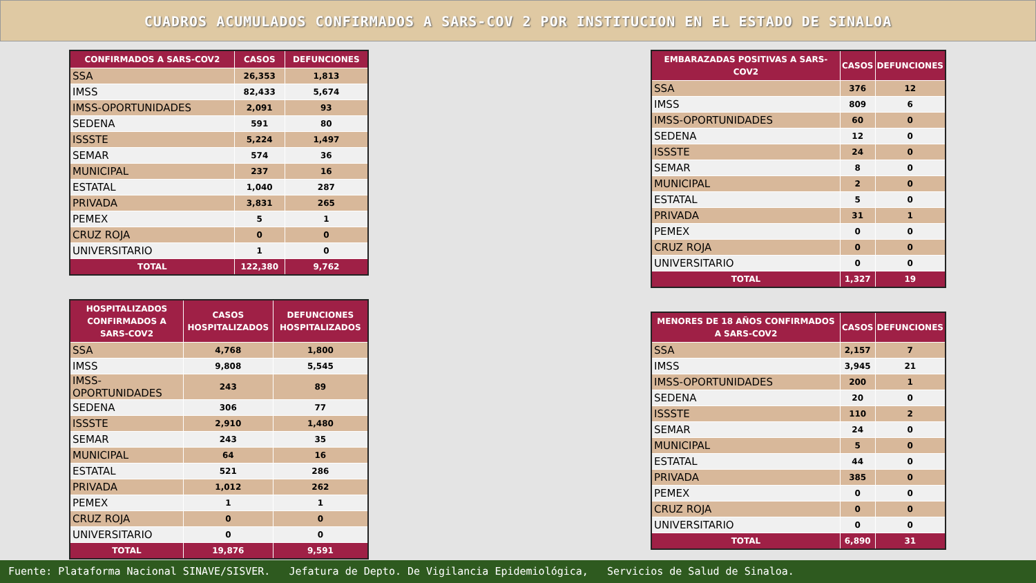CUADROS ACUMULADOS CONFIRMADOS A SARS-COV 2 POR INSTITUCION EN EL ESTADO DE SINALOA
| CONFIRMADOS A SARS-COV2 | CASOS | DEFUNCIONES |
| --- | --- | --- |
| SSA | 26,353 | 1,813 |
| IMSS | 82,433 | 5,674 |
| IMSS-OPORTUNIDADES | 2,091 | 93 |
| SEDENA | 591 | 80 |
| ISSSTE | 5,224 | 1,497 |
| SEMAR | 574 | 36 |
| MUNICIPAL | 237 | 16 |
| ESTATAL | 1,040 | 287 |
| PRIVADA | 3,831 | 265 |
| PEMEX | 5 | 1 |
| CRUZ ROJA | 0 | 0 |
| UNIVERSITARIO | 1 | 0 |
| TOTAL | 122,380 | 9,762 |
| HOSPITALIZADOS CONFIRMADOS A SARS-COV2 | CASOS HOSPITALIZADOS | DEFUNCIONES HOSPITALIZADOS |
| --- | --- | --- |
| SSA | 4,768 | 1,800 |
| IMSS | 9,808 | 5,545 |
| IMSS-OPORTUNIDADES | 243 | 89 |
| SEDENA | 306 | 77 |
| ISSSTE | 2,910 | 1,480 |
| SEMAR | 243 | 35 |
| MUNICIPAL | 64 | 16 |
| ESTATAL | 521 | 286 |
| PRIVADA | 1,012 | 262 |
| PEMEX | 1 | 1 |
| CRUZ ROJA | 0 | 0 |
| UNIVERSITARIO | 0 | 0 |
| TOTAL | 19,876 | 9,591 |
| EMBARAZADAS POSITIVAS A SARS-COV2 | CASOS | DEFUNCIONES |
| --- | --- | --- |
| SSA | 376 | 12 |
| IMSS | 809 | 6 |
| IMSS-OPORTUNIDADES | 60 | 0 |
| SEDENA | 12 | 0 |
| ISSSTE | 24 | 0 |
| SEMAR | 8 | 0 |
| MUNICIPAL | 2 | 0 |
| ESTATAL | 5 | 0 |
| PRIVADA | 31 | 1 |
| PEMEX | 0 | 0 |
| CRUZ ROJA | 0 | 0 |
| UNIVERSITARIO | 0 | 0 |
| TOTAL | 1,327 | 19 |
| MENORES DE 18 AÑOS CONFIRMADOS A SARS-COV2 | CASOS | DEFUNCIONES |
| --- | --- | --- |
| SSA | 2,157 | 7 |
| IMSS | 3,945 | 21 |
| IMSS-OPORTUNIDADES | 200 | 1 |
| SEDENA | 20 | 0 |
| ISSSTE | 110 | 2 |
| SEMAR | 24 | 0 |
| MUNICIPAL | 5 | 0 |
| ESTATAL | 44 | 0 |
| PRIVADA | 385 | 0 |
| PEMEX | 0 | 0 |
| CRUZ ROJA | 0 | 0 |
| UNIVERSITARIO | 0 | 0 |
| TOTAL | 6,890 | 31 |
Fuente: Plataforma Nacional SINAVE/SISVER. Jefatura de Depto. De Vigilancia Epidemiológica, Servicios de Salud de Sinaloa.